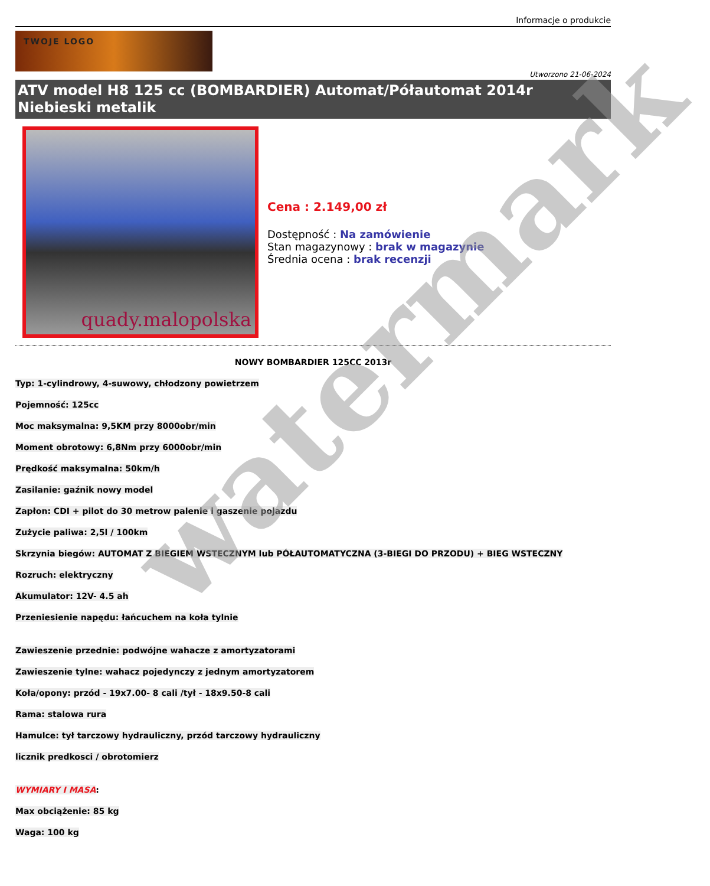Informacje o produkcie
TWOJE LOGO
Utworzono 21-06-2024
ATV model H8 125 cc (BOMBARDIER) Automat/Półautomat 2014r Niebieski metalik
quady.malopolska
Cena : 2.149,00 zł
Dostępność : Na zamówienie
Stan magazynowy : brak w magazynie
Średnia ocena : brak recenzji
NOWY BOMBARDIER 125CC 2013r
Typ: 1-cylindrowy, 4-suwowy, chłodzony powietrzem
Pojemność: 125cc
Moc maksymalna: 9,5KM przy 8000obr/min
Moment obrotowy: 6,8Nm przy 6000obr/min
Prędkość maksymalna: 50km/h
Zasilanie: gaźnik nowy model
Zapłon: CDI + pilot do 30 metrow palenie i gaszenie pojazdu
Zużycie paliwa: 2,5l / 100km
Skrzynia biegów: AUTOMAT Z BIEGIEM WSTECZNYM lub PÓŁAUTOMATYCZNA (3-BIEGI DO PRZODU) + BIEG WSTECZNY
Rozruch: elektryczny
Akumulator: 12V- 4.5 ah
Przeniesienie napędu: łańcuchem na koła tylnie
Zawieszenie przednie: podwójne wahacze z amortyzatorami
Zawieszenie tylne: wahacz pojedynczy z jednym amortyzatorem
Koła/opony: przód - 19x7.00- 8 cali /tył - 18x9.50-8 cali
Rama: stalowa rura
Hamulce: tył tarczowy hydrauliczny, przód tarczowy hydrauliczny
licznik predkosci / obrotomierz
WYMIARY I MASA:
Max obciążenie: 85 kg
Waga: 100 kg
watermark